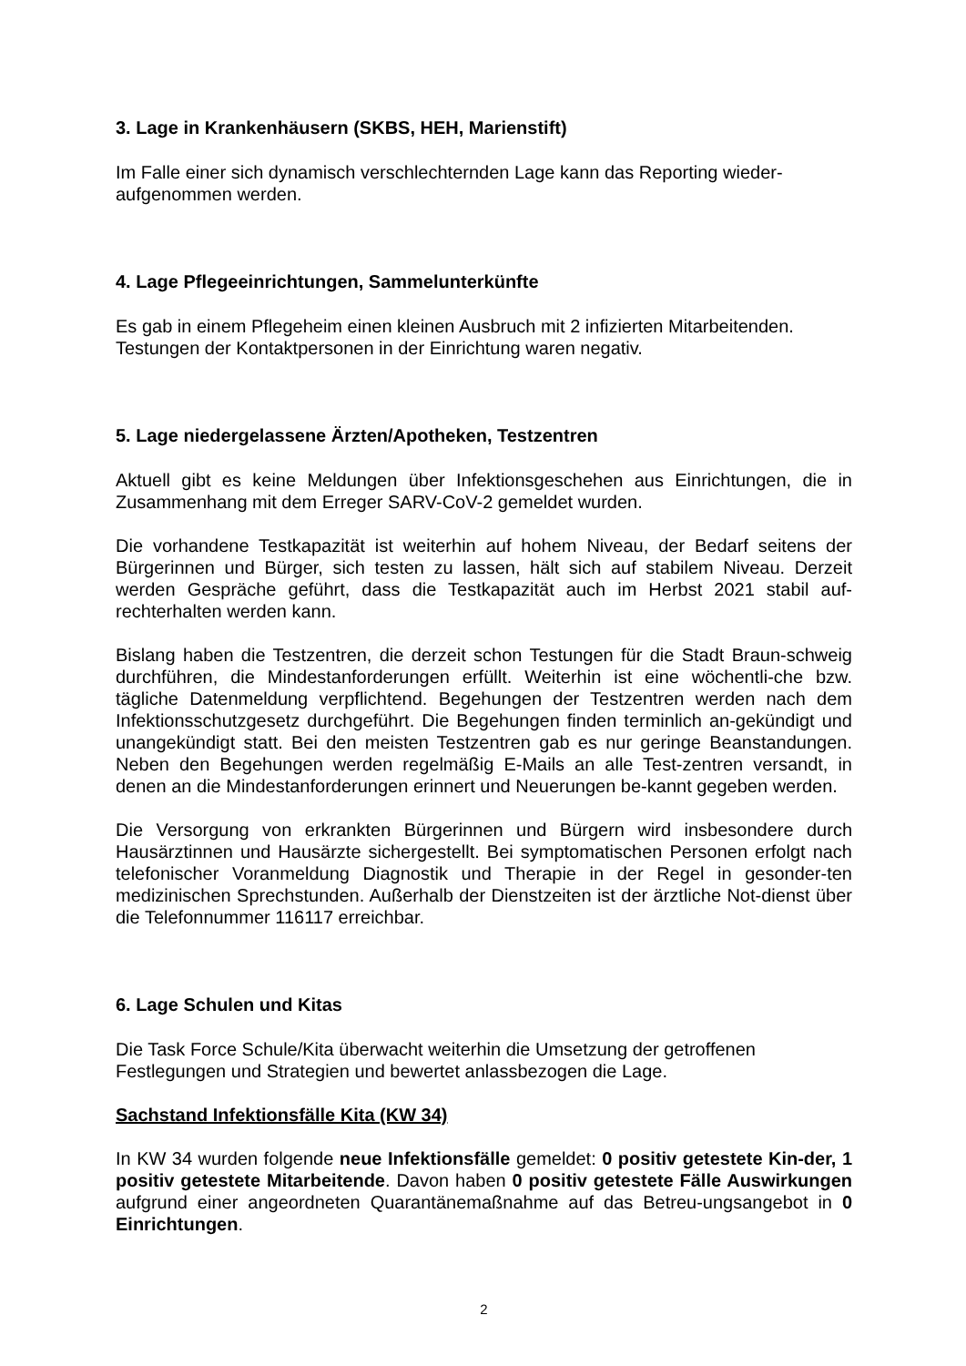3. Lage in Krankenhäusern (SKBS, HEH, Marienstift)
Im Falle einer sich dynamisch verschlechternden Lage kann das Reporting wieder-
aufgenommen werden.
4. Lage Pflegeeinrichtungen, Sammelunterkünfte
Es gab in einem Pflegeheim einen kleinen Ausbruch mit 2 infizierten Mitarbeitenden.
Testungen der Kontaktpersonen in der Einrichtung waren negativ.
5. Lage niedergelassene Ärzten/Apotheken, Testzentren
Aktuell gibt es keine Meldungen über Infektionsgeschehen aus Einrichtungen, die in Zusammenhang mit dem Erreger SARV-CoV-2 gemeldet wurden.
Die vorhandene Testkapazität ist weiterhin auf hohem Niveau, der Bedarf seitens der Bürgerinnen und Bürger, sich testen zu lassen, hält sich auf stabilem Niveau. Derzeit werden Gespräche geführt, dass die Testkapazität auch im Herbst 2021 stabil auf-rechterhalten werden kann.
Bislang haben die Testzentren, die derzeit schon Testungen für die Stadt Braun-schweig durchführen, die Mindestanforderungen erfüllt. Weiterhin ist eine wöchentli-che bzw. tägliche Datenmeldung verpflichtend. Begehungen der Testzentren werden nach dem Infektionsschutzgesetz durchgeführt. Die Begehungen finden terminlich an-gekündigt und unangekündigt statt. Bei den meisten Testzentren gab es nur geringe Beanstandungen. Neben den Begehungen werden regelmäßig E-Mails an alle Test-zentren versandt, in denen an die Mindestanforderungen erinnert und Neuerungen be-kannt gegeben werden.
Die Versorgung von erkrankten Bürgerinnen und Bürgern wird insbesondere durch Hausärztinnen und Hausärzte sichergestellt. Bei symptomatischen Personen erfolgt nach telefonischer Voranmeldung Diagnostik und Therapie in der Regel in gesonder-ten medizinischen Sprechstunden. Außerhalb der Dienstzeiten ist der ärztliche Not-dienst über die Telefonnummer 116117 erreichbar.
6. Lage Schulen und Kitas
Die Task Force Schule/Kita überwacht weiterhin die Umsetzung der getroffenen
Festlegungen und Strategien und bewertet anlassbezogen die Lage.
Sachstand Infektionsfälle Kita (KW 34)
In KW 34 wurden folgende neue Infektionsfälle gemeldet: 0 positiv getestete Kin-der, 1 positiv getestete Mitarbeitende. Davon haben 0 positiv getestete Fälle Auswirkungen aufgrund einer angeordneten Quarantänemaßnahme auf das Betreu-ungsangebot in 0 Einrichtungen.
2